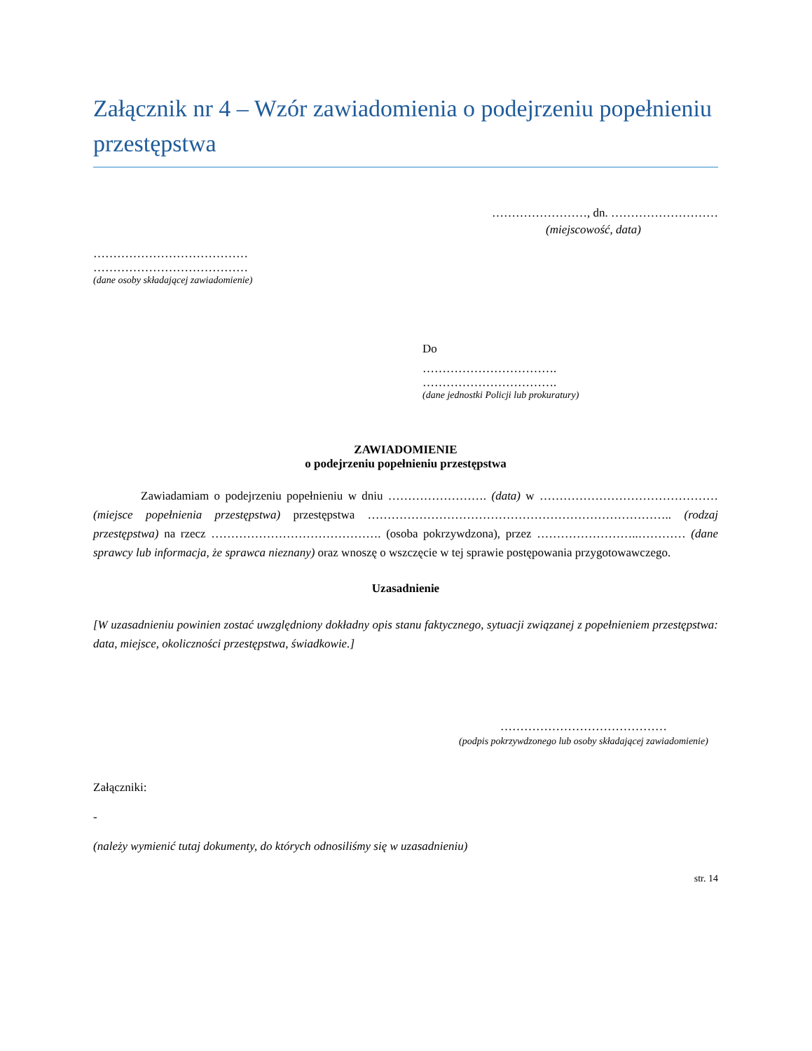Załącznik nr 4 – Wzór zawiadomienia o podejrzeniu popełnieniu przestępstwa
……………………, dn. ………………………
(miejscowość, data)
…………………………………
…………………………………
(dane osoby składającej zawiadomienie)
Do
…………………………….
…………………………….
(dane jednostki Policji lub prokuratury)
ZAWIADOMIENIE
o podejrzeniu popełnieniu przestępstwa
Zawiadamiam o podejrzeniu popełnieniu w dniu ……………………. (data) w ……………………………………… (miejsce popełnienia przestępstwa) przestępstwa ………………………………………………………………….. (rodzaj przestępstwa) na rzecz ……………………………………. (osoba pokrzywdzona), przez ……………………..………… (dane sprawcy lub informacja, że sprawca nieznany) oraz wnoszę o wszczęcie w tej sprawie postępowania przygotowawczego.
Uzasadnienie
[W uzasadnieniu powinien zostać uwzględniony dokładny opis stanu faktycznego, sytuacji związanej z popełnieniem przestępstwa: data, miejsce, okoliczności przestępstwa, świadkowie.]
……………………………………
(podpis pokrzywdzonego lub osoby składającej zawiadomienie)
Załączniki:
-
(należy wymienić tutaj dokumenty, do których odnosiliśmy się w uzasadnieniu)
str. 14